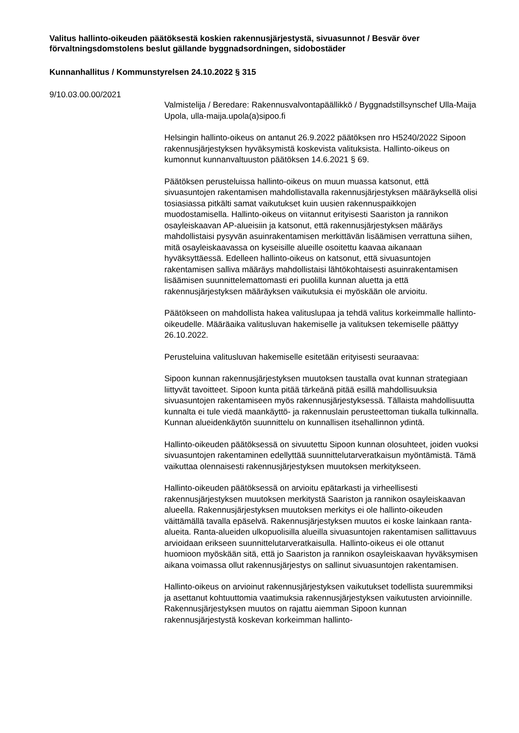Valitus hallinto-oikeuden päätöksestä koskien rakennusjärjestystä, sivuasunnot / Besvär över förvaltningsdomstolens beslut gällande byggnadsordningen, sidobostäder
Kunnanhallitus / Kommunstyrelsen 24.10.2022 § 315
9/10.03.00.00/2021
Valmistelija / Beredare: Rakennusvalvontapäällikkö / Byggnadstillsynschef Ulla-Maija Upola, ulla-maija.upola(a)sipoo.fi
Helsingin hallinto-oikeus on antanut 26.9.2022 päätöksen nro H5240/2022 Sipoon rakennusjärjestyksen hyväksymistä koskevista valituksista. Hallinto-oikeus on kumonnut kunnanvaltuuston päätöksen 14.6.2021 § 69.
Päätöksen perusteluissa hallinto-oikeus on muun muassa katsonut, että sivuasuntojen rakentamisen mahdollistavalla rakennusjärjestyksen määräyksellä olisi tosiasiassa pitkälti samat vaikutukset kuin uusien rakennuspaikkojen muodostamisella. Hallinto-oikeus on viitannut erityisesti Saariston ja rannikon osayleiskaavan AP-alueisiin ja katsonut, että rakennusjärjestyksen määräys mahdollistaisi pysyvän asuinrakentamisen merkittävän lisäämisen verrattuna siihen, mitä osayleiskaavassa on kyseisille alueille osoitettu kaavaa aikanaan hyväksyttäessä. Edelleen hallinto-oikeus on katsonut, että sivuasuntojen rakentamisen salliva määräys mahdollistaisi lähtökohtaisesti asuinrakentamisen lisäämisen suunnittelemattomasti eri puolilla kunnan aluetta ja että rakennusjärjestyksen määräyksen vaikutuksia ei myöskään ole arvioitu.
Päätökseen on mahdollista hakea valituslupaa ja tehdä valitus korkeimmalle hallinto-oikeudelle. Määräaika valitusluvan hakemiselle ja valituksen tekemiselle päättyy 26.10.2022.
Perusteluina valitusluvan hakemiselle esitetään erityisesti seuraavaa:
Sipoon kunnan rakennusjärjestyksen muutoksen taustalla ovat kunnan strategiaan liittyvät tavoitteet. Sipoon kunta pitää tärkeänä pitää esillä mahdollisuuksia sivuasuntojen rakentamiseen myös rakennusjärjestyksessä. Tällaista mahdollisuutta kunnalta ei tule viedä maankäyttö- ja rakennuslain perusteettoman tiukalla tulkinnalla. Kunnan alueidenkäytön suunnittelu on kunnallisen itsehallinnon ydintä.
Hallinto-oikeuden päätöksessä on sivuutettu Sipoon kunnan olosuhteet, joiden vuoksi sivuasuntojen rakentaminen edellyttää suunnittelutarveratkaisun myöntämistä. Tämä vaikuttaa olennaisesti rakennusjärjestyksen muutoksen merkitykseen.
Hallinto-oikeuden päätöksessä on arvioitu epätarkasti ja virheellisesti rakennusjärjestyksen muutoksen merkitystä Saariston ja rannikon osayleiskaavan alueella. Rakennusjärjestyksen muutoksen merkitys ei ole hallinto-oikeuden väittämällä tavalla epäselvä. Rakennusjärjestyksen muutos ei koske lainkaan ranta-alueita. Ranta-alueiden ulkopuolisilla alueilla sivuasuntojen rakentamisen sallittavuus arvioidaan erikseen suunnittelutarveratkaisulla. Hallinto-oikeus ei ole ottanut huomioon myöskään sitä, että jo Saariston ja rannikon osayleiskaavan hyväksymisen aikana voimassa ollut rakennusjärjestys on sallinut sivuasuntojen rakentamisen.
Hallinto-oikeus on arvioinut rakennusjärjestyksen vaikutukset todellista suuremmiksi ja asettanut kohtuuttomia vaatimuksia rakennusjärjestyksen vaikutusten arvioinnille. Rakennusjärjestyksen muutos on rajattu aiemman Sipoon kunnan rakennusjärjestystä koskevan korkeimman hallinto-